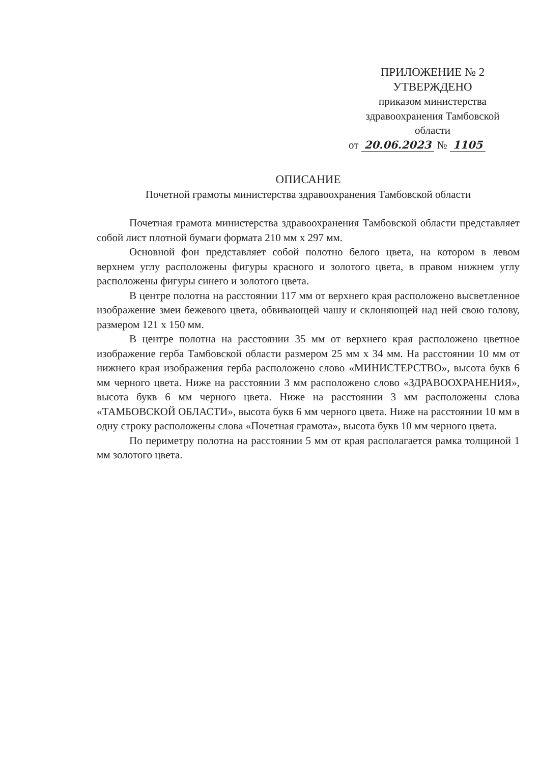ПРИЛОЖЕНИЕ № 2
УТВЕРЖДЕНО
приказом министерства
здравоохранения Тамбовской
области
от 20.06.2023 № 1105
ОПИСАНИЕ
Почетной грамоты министерства здравоохранения Тамбовской области
Почетная грамота министерства здравоохранения Тамбовской области представляет собой лист плотной бумаги формата 210 мм х 297 мм.
Основной фон представляет собой полотно белого цвета, на котором в левом верхнем углу расположены фигуры красного и золотого цвета, в правом нижнем углу расположены фигуры синего и золотого цвета.
В центре полотна на расстоянии 117 мм от верхнего края расположено высветленное изображение змеи бежевого цвета, обвивающей чашу и склоняющей над ней свою голову, размером 121 х 150 мм.
В центре полотна на расстоянии 35 мм от верхнего края расположено цветное изображение герба Тамбовской области размером 25 мм х 34 мм. На расстоянии 10 мм от нижнего края изображения герба расположено слово «МИНИСТЕРСТВО», высота букв 6 мм черного цвета. Ниже на расстоянии 3 мм расположено слово «ЗДРАВООХРАНЕНИЯ», высота букв 6 мм черного цвета. Ниже на расстоянии 3 мм расположены слова «ТАМБОВСКОЙ ОБЛАСТИ», высота букв 6 мм черного цвета. Ниже на расстоянии 10 мм в одну строку расположены слова «Почетная грамота», высота букв 10 мм черного цвета.
По периметру полотна на расстоянии 5 мм от края располагается рамка толщиной 1 мм золотого цвета.